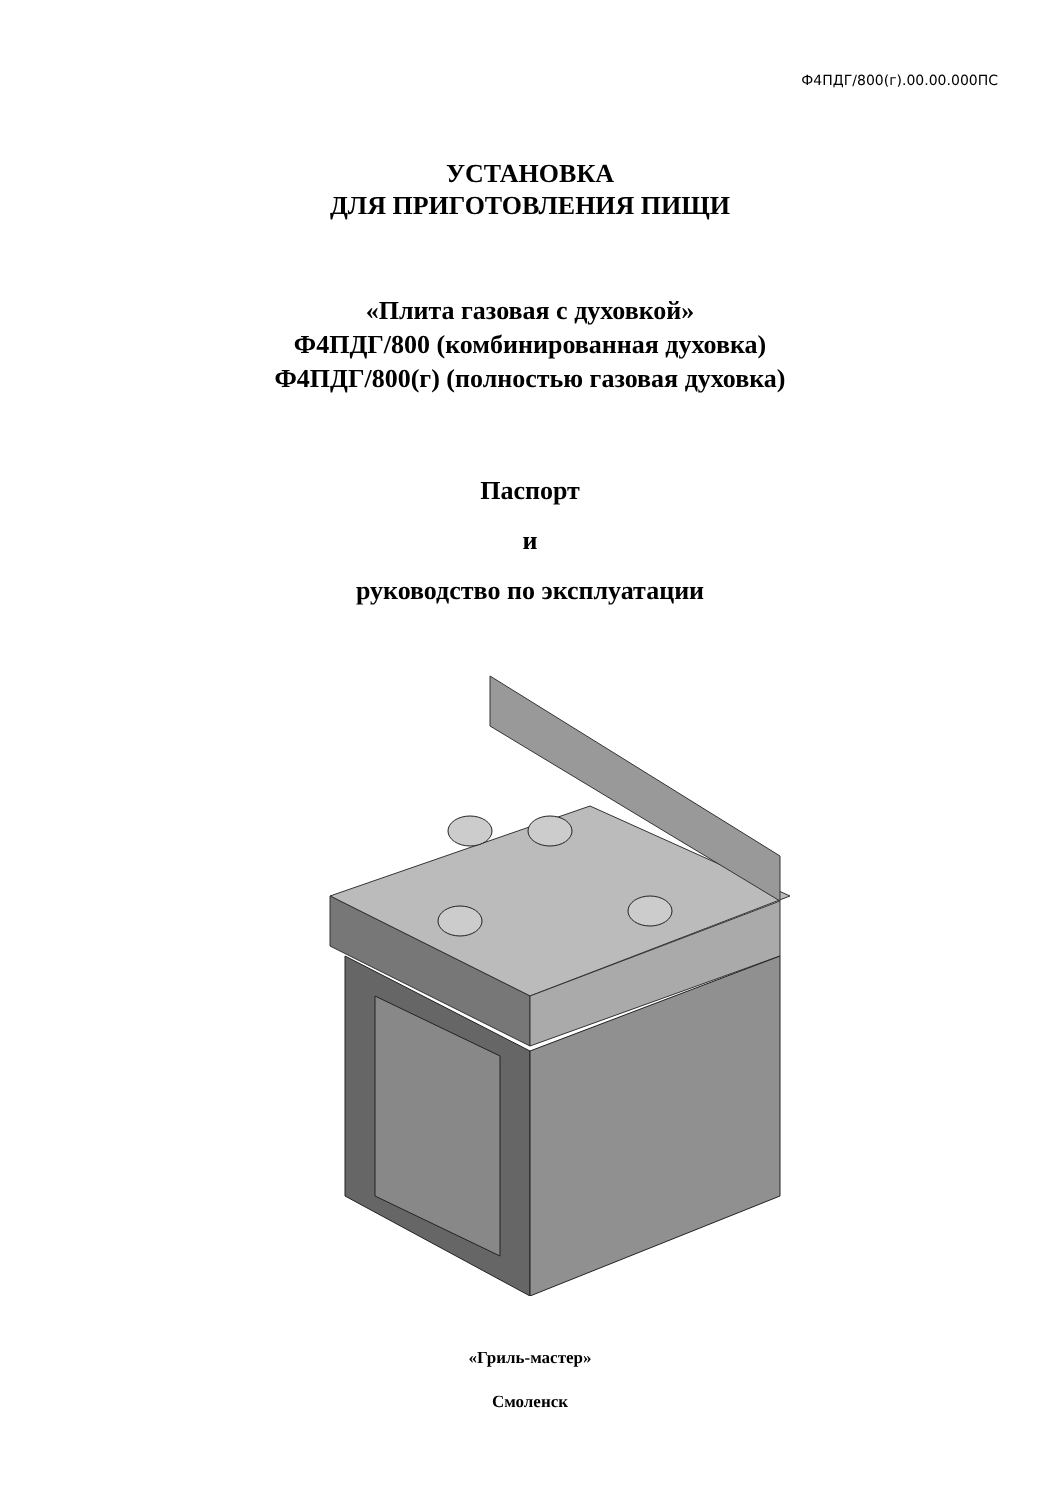Ф4ПДГ/800(г).00.00.000ПС
УСТАНОВКА
ДЛЯ ПРИГОТОВЛЕНИЯ ПИЩИ
«Плита газовая с духовкой»
Ф4ПДГ/800 (комбинированная духовка)
Ф4ПДГ/800(г) (полностью газовая духовка)
Паспорт
и
руководство по эксплуатации
«Гриль-мастер»
Смоленск